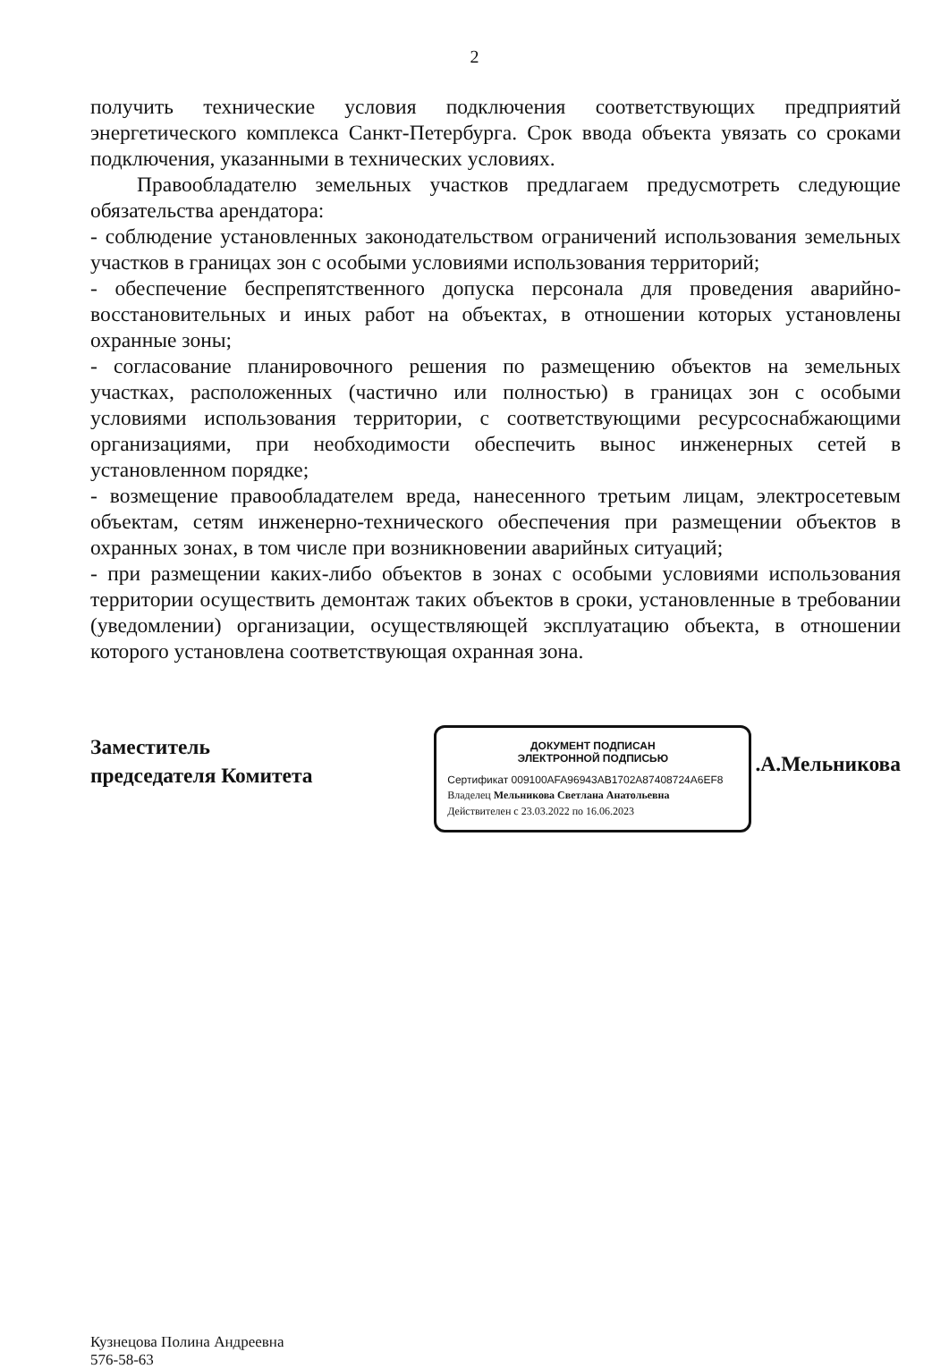2
получить технические условия подключения соответствующих предприятий энергетического комплекса Санкт-Петербурга. Срок ввода объекта увязать со сроками подключения, указанными в технических условиях.
Правообладателю земельных участков предлагаем предусмотреть следующие обязательства арендатора:
- соблюдение установленных законодательством ограничений использования земельных участков в границах зон с особыми условиями использования территорий;
- обеспечение беспрепятственного допуска персонала для проведения аварийно-восстановительных и иных работ на объектах, в отношении которых установлены охранные зоны;
- согласование планировочного решения по размещению объектов на земельных участках, расположенных (частично или полностью) в границах зон с особыми условиями использования территории, с соответствующими ресурсоснабжающими организациями, при необходимости обеспечить вынос инженерных сетей в установленном порядке;
- возмещение правообладателем вреда, нанесенного третьим лицам, электросетевым объектам, сетям инженерно-технического обеспечения при размещении объектов в охранных зонах, в том числе при возникновении аварийных ситуаций;
- при размещении каких-либо объектов в зонах с особыми условиями использования территории осуществить демонтаж таких объектов в сроки, установленные в требовании (уведомлении) организации, осуществляющей эксплуатацию объекта, в отношении которого установлена соответствующая охранная зона.
Заместитель
председателя Комитета
ДОКУМЕНТ ПОДПИСАН
ЭЛЕКТРОННОЙ ПОДПИСЬЮ
Сертификат 009100AFA96943AB1702A87408724A6EF8
Владелец Мельникова Светлана Анатольевна
Действителен с 23.03.2022 по 16.06.2023
.А.Мельникова
Кузнецова Полина Андреевна
576-58-63